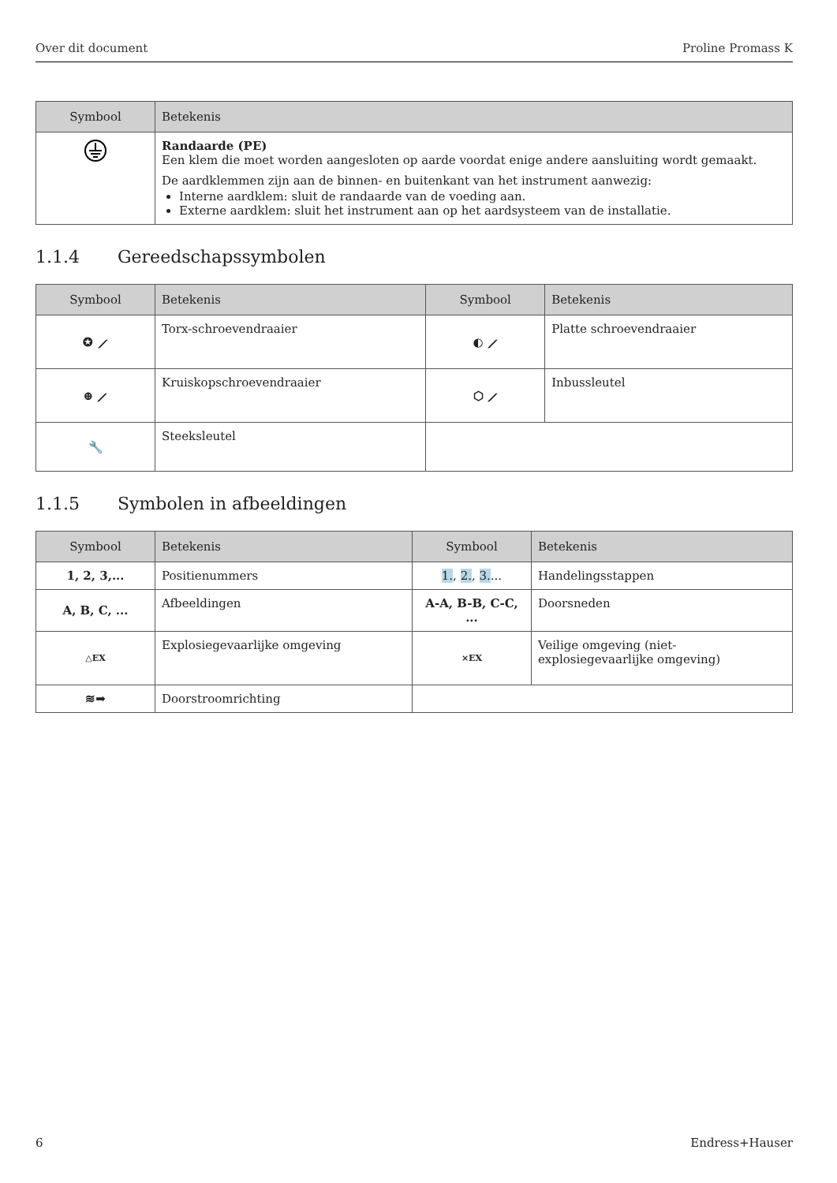Over dit document Proline Promass K
| Symbool | Betekenis |
| --- | --- |
| | Randaarde (PE) Een klem die moet worden aangesloten op aarde voordat enige andere aansluiting wordt gemaakt. De aardklemmen zijn aan de binnen- en buitenkant van het instrument aanwezig: Interne aardklem: sluit de randaarde van de voeding aan. Externe aardklem: sluit het instrument aan op het aardsysteem van de installatie. |
1.1.4 Gereedschapssymbolen
| Symbool | Betekenis | Symbool | Betekenis |
| --- | --- | --- | --- |
| ✪ ⟋ | Torx-schroevendraaier | ◐ ⟋ | Platte schroevendraaier |
| ⊕ ⟋ | Kruiskopschroevendraaier | ⬡ ⟋ | Inbussleutel |
| 🔧 | Steeksleutel | | |
1.1.5 Symbolen in afbeeldingen
| Symbool | Betekenis | Symbool | Betekenis |
| --- | --- | --- | --- |
| 1, 2, 3,... | Positienummers | 1. , 2. , 3. ... | Handelingsstappen |
| A, B, C, ... | Afbeeldingen | A-A, B-B, C-C, ... | Doorsneden |
| △EX | Explosiegevaarlijke omgeving | ⨯EX | Veilige omgeving (niet- explosiegevaarlijke omgeving) |
| ≋➡ | Doorstroomrichting | | |
6 Endress+Hauser